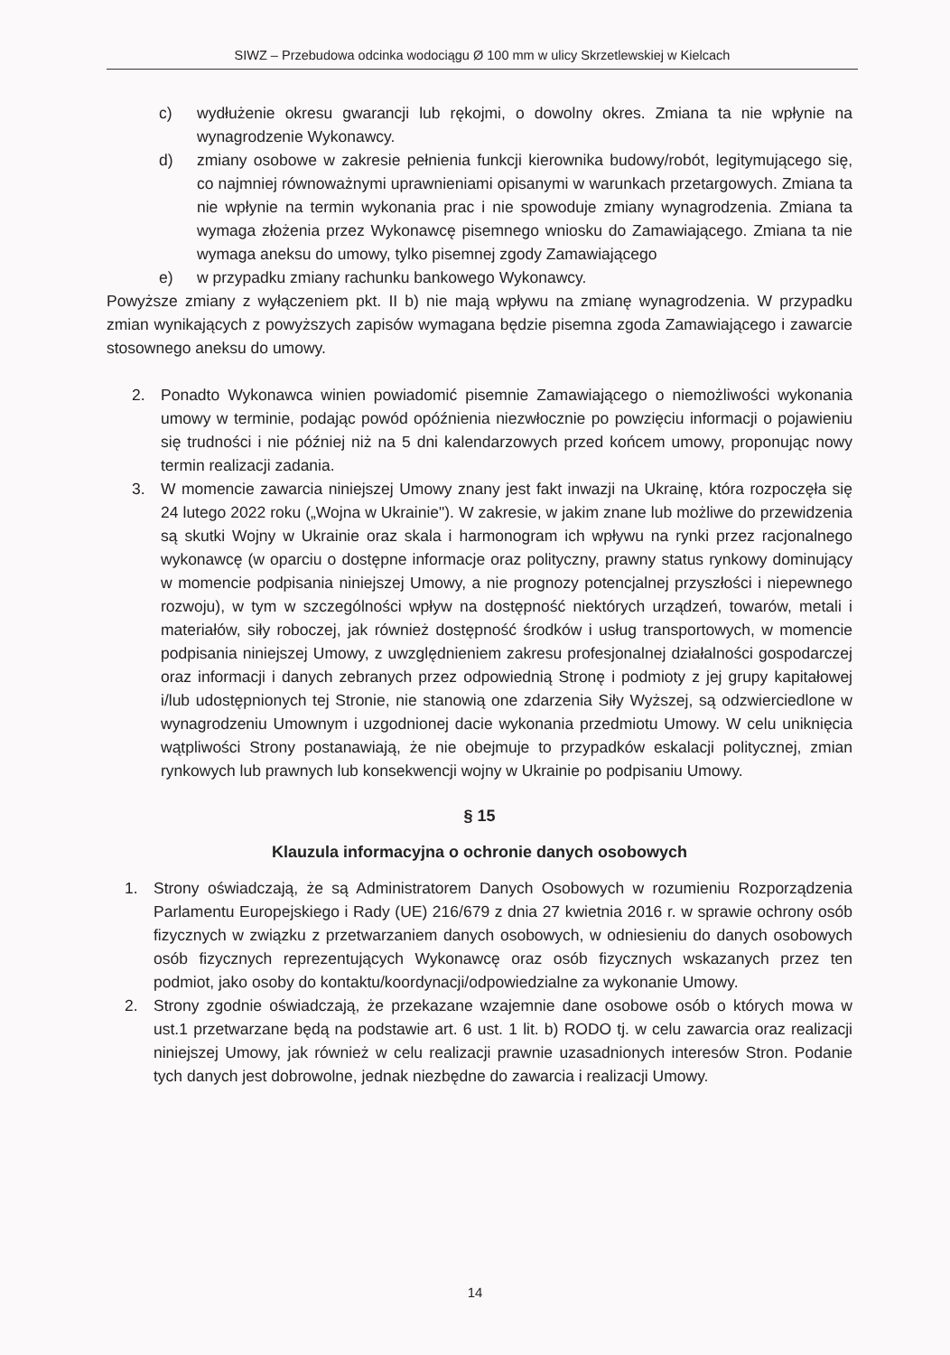SIWZ – Przebudowa odcinka wodociągu Ø 100 mm w ulicy Skrzetlewskiej w Kielcach
c) wydłużenie okresu gwarancji lub rękojmi, o dowolny okres. Zmiana ta nie wpłynie na wynagrodzenie Wykonawcy.
d) zmiany osobowe w zakresie pełnienia funkcji kierownika budowy/robót, legitymującego się, co najmniej równoważnymi uprawnieniami opisanymi w warunkach przetargowych. Zmiana ta nie wpłynie na termin wykonania prac i nie spowoduje zmiany wynagrodzenia. Zmiana ta wymaga złożenia przez Wykonawcę pisemnego wniosku do Zamawiającego. Zmiana ta nie wymaga aneksu do umowy, tylko pisemnej zgody Zamawiającego
e) w przypadku zmiany rachunku bankowego Wykonawcy.
Powyższe zmiany z wyłączeniem pkt. II b) nie mają wpływu na zmianę wynagrodzenia. W przypadku zmian wynikających z powyższych zapisów wymagana będzie pisemna zgoda Zamawiającego i zawarcie stosownego aneksu do umowy.
2. Ponadto Wykonawca winien powiadomić pisemnie Zamawiającego o niemożliwości wykonania umowy w terminie, podając powód opóźnienia niezwłocznie po powzięciu informacji o pojawieniu się trudności i nie później niż na 5 dni kalendarzowych przed końcem umowy, proponując nowy termin realizacji zadania.
3. W momencie zawarcia niniejszej Umowy znany jest fakt inwazji na Ukrainę, która rozpoczęła się 24 lutego 2022 roku („Wojna w Ukrainie"). W zakresie, w jakim znane lub możliwe do przewidzenia są skutki Wojny w Ukrainie oraz skala i harmonogram ich wpływu na rynki przez racjonalnego wykonawcę (w oparciu o dostępne informacje oraz polityczny, prawny status rynkowy dominujący w momencie podpisania niniejszej Umowy, a nie prognozy potencjalnej przyszłości i niepewnego rozwoju), w tym w szczególności wpływ na dostępność niektórych urządzeń, towarów, metali i materiałów, siły roboczej, jak również dostępność środków i usług transportowych, w momencie podpisania niniejszej Umowy, z uwzględnieniem zakresu profesjonalnej działalności gospodarczej oraz informacji i danych zebranych przez odpowiednią Stronę i podmioty z jej grupy kapitałowej i/lub udostępnionych tej Stronie, nie stanowią one zdarzenia Siły Wyższej, są odzwierciedlone w wynagrodzeniu Umownym i uzgodnionej dacie wykonania przedmiotu Umowy. W celu uniknięcia wątpliwości Strony postanawiają, że nie obejmuje to przypadków eskalacji politycznej, zmian rynkowych lub prawnych lub konsekwencji wojny w Ukrainie po podpisaniu Umowy.
§ 15
Klauzula informacyjna o ochronie danych osobowych
1. Strony oświadczają, że są Administratorem Danych Osobowych w rozumieniu Rozporządzenia Parlamentu Europejskiego i Rady (UE) 216/679 z dnia 27 kwietnia 2016 r. w sprawie ochrony osób fizycznych w związku z przetwarzaniem danych osobowych, w odniesieniu do danych osobowych osób fizycznych reprezentujących Wykonawcę oraz osób fizycznych wskazanych przez ten podmiot, jako osoby do kontaktu/koordynacji/odpowiedzialne za wykonanie Umowy.
2. Strony zgodnie oświadczają, że przekazane wzajemnie dane osobowe osób o których mowa w ust.1 przetwarzane będą na podstawie art. 6 ust. 1 lit. b) RODO tj. w celu zawarcia oraz realizacji niniejszej Umowy, jak również w celu realizacji prawnie uzasadnionych interesów Stron. Podanie tych danych jest dobrowolne, jednak niezbędne do zawarcia i realizacji Umowy.
14